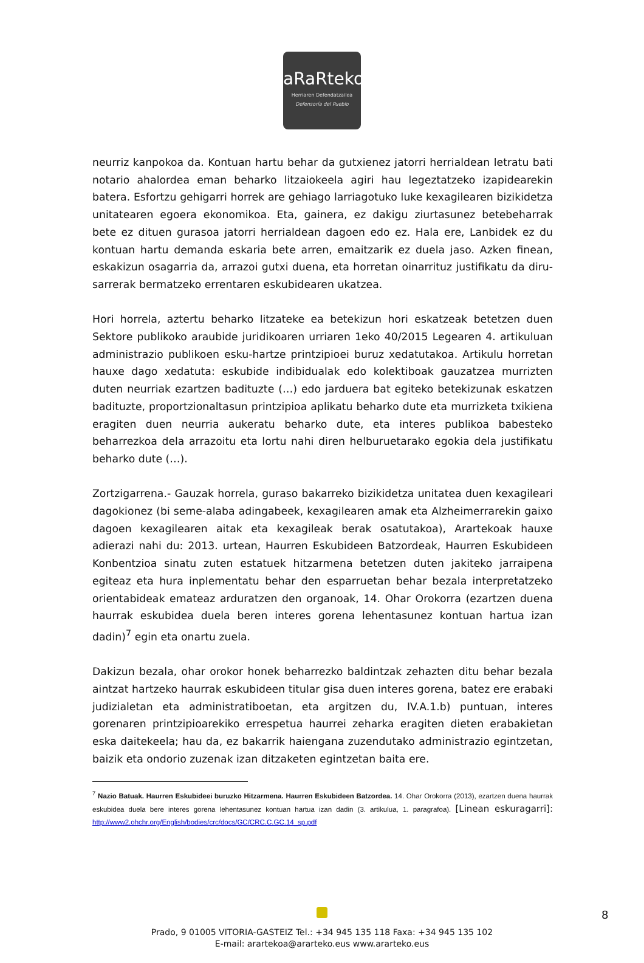aRaRteko
Herriaren Defendatzailea
Defensoría del Pueblo
neurriz kanpokoa da. Kontuan hartu behar da gutxienez jatorri herrialdean letratu bati notario ahalordea eman beharko litzaiokeela agiri hau legeztatzeko izapidearekin batera. Esfortzu gehigarri horrek are gehiago larriagotuko luke kexagilearen bizikidetza unitatearen egoera ekonomikoa. Eta, gainera, ez dakigu ziurtasunez betebeharrak bete ez dituen gurasoa jatorri herrialdean dagoen edo ez. Hala ere, Lanbidek ez du kontuan hartu demanda eskaria bete arren, emaitzarik ez duela jaso. Azken finean, eskakizun osagarria da, arrazoi gutxi duena, eta horretan oinarrituz justifikatu da diru-sarrerak bermatzeko errentaren eskubidearen ukatzea.
Hori horrela, aztertu beharko litzateke ea betekizun hori eskatzeak betetzen duen Sektore publikoko araubide juridikoaren urriaren 1eko 40/2015 Legearen 4. artikuluan administrazio publikoen esku-hartze printzipioei buruz xedatutakoa. Artikulu horretan hauxe dago xedatuta: eskubide indibidualak edo kolektiboak gauzatzea murrizten duten neurriak ezartzen badituzte (…) edo jarduera bat egiteko betekizunak eskatzen badituzte, proportzionaltasun printzipioa aplikatu beharko dute eta murrizketa txikiena eragiten duen neurria aukeratu beharko dute, eta interes publikoa babesteko beharrezkoa dela arrazoitu eta lortu nahi diren helburuetarako egokia dela justifikatu beharko dute (…).
Zortzigarrena.- Gauzak horrela, guraso bakarreko bizikidetza unitatea duen kexagileari dagokionez (bi seme-alaba adingabeek, kexagilearen amak eta Alzheimerrarekin gaixo dagoen kexagilearen aitak eta kexagileak berak osatutakoa), Arartekoak hauxe adierazi nahi du: 2013. urtean, Haurren Eskubideen Batzordeak, Haurren Eskubideen Konbentzioa sinatu zuten estatuek hitzarmena betetzen duten jakiteko jarraipena egiteaz eta hura inplementatu behar den esparruetan behar bezala interpretatzeko orientabideak emateaz arduratzen den organoak, 14. Ohar Orokorra (ezartzen duena haurrak eskubidea duela beren interes gorena lehentasunez kontuan hartua izan dadin)<sup>7</sup> egin eta onartu zuela.
Dakizun bezala, ohar orokor honek beharrezko baldintzak zehazten ditu behar bezala aintzat hartzeko haurrak eskubideen titular gisa duen interes gorena, batez ere erabaki judizialetan eta administratiboetan, eta argitzen du, IV.A.1.b) puntuan, interes gorenaren printzipioarekiko errespetua haurrei zeharka eragiten dieten erabakietan eska daitekeela; hau da, ez bakarrik haiengana zuzendutako administrazio egintzetan, baizik eta ondorio zuzenak izan ditzaketen egintzetan baita ere.
<sup>7</sup> Nazio Batuak. Haurren Eskubideei buruzko Hitzarmena. Haurren Eskubideen Batzordea. 14. Ohar Orokorra (2013), ezartzen duena haurrak eskubidea duela bere interes gorena lehentasunez kontuan hartua izan dadin (3. artikulua, 1. paragrafoa). [Linean eskuragarri]: http://www2.ohchr.org/English/bodies/crc/docs/GC/CRC.C.GC.14_sp.pdf
Prado, 9 01005 VITORIA-GASTEIZ Tel.: +34 945 135 118 Faxa: +34 945 135 102
E-mail: arartekoa@ararteko.eus www.ararteko.eus
8